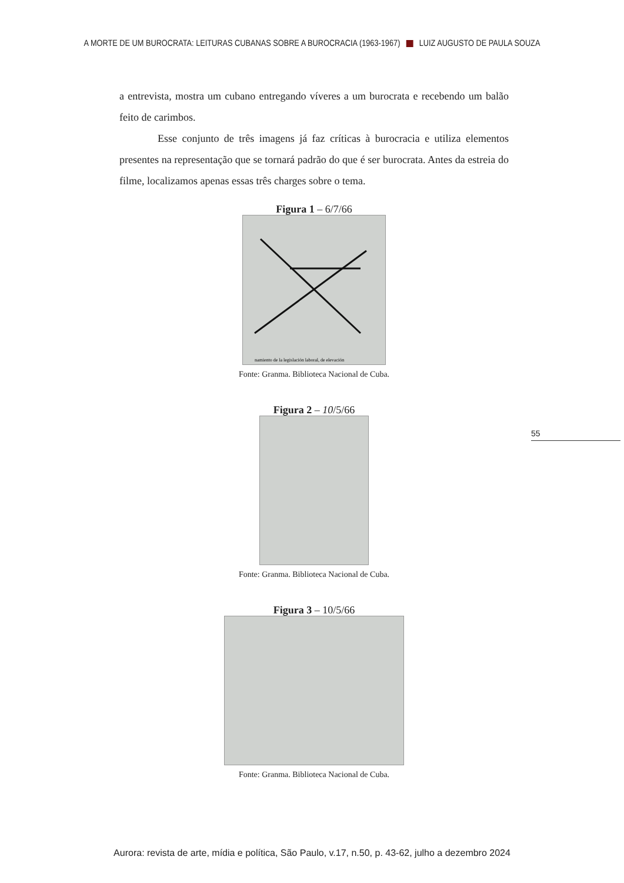A MORTE DE UM BUROCRATA: LEITURAS CUBANAS SOBRE A BUROCRACIA (1963-1967) LUIZ AUGUSTO DE PAULA SOUZA
a entrevista, mostra um cubano entregando víveres a um burocrata e recebendo um balão feito de carimbos.
Esse conjunto de três imagens já faz críticas à burocracia e utiliza elementos presentes na representação que se tornará padrão do que é ser burocrata. Antes da estreia do filme, localizamos apenas essas três charges sobre o tema.
Figura 1 – 6/7/66
namiento de la legislación laboral, de elevación
Fonte: Granma. Biblioteca Nacional de Cuba.
Figura 2 – 10/5/66
Fonte: Granma. Biblioteca Nacional de Cuba.
Figura 3 – 10/5/66
Fonte: Granma. Biblioteca Nacional de Cuba.
55
Aurora: revista de arte, mídia e política, São Paulo, v.17, n.50, p. 43-62, julho a dezembro 2024